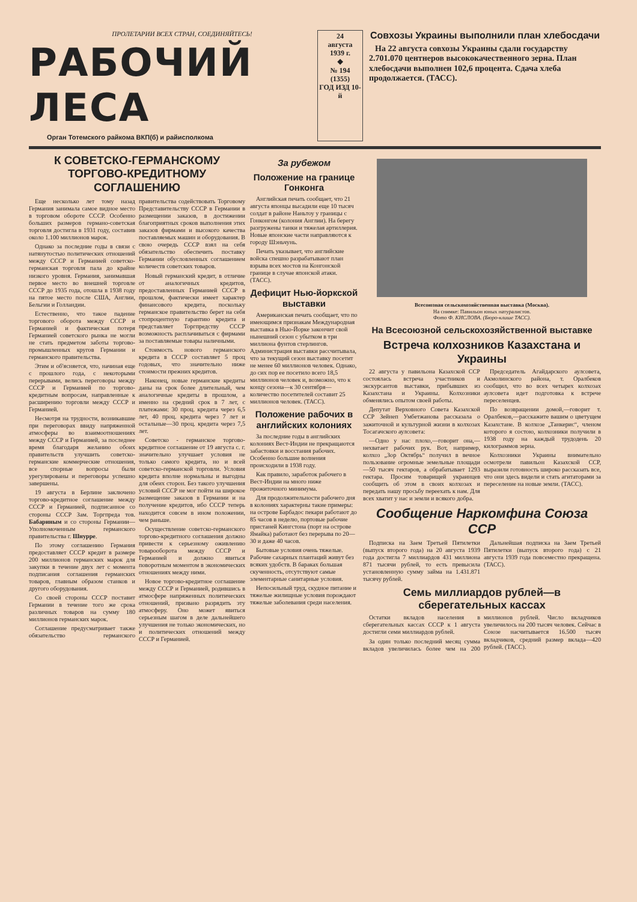ПРОЛЕТАРИИ ВСЕХ СТРАН, СОЕДИНЯЙТЕСЬ!
РАБОЧИЙ ЛЕСА
Орган Тотемского райкома ВКП(б) и райисполкома
24
августа
1939 г.
◆
№ 194
(1355)
ГОД ИЗД 10-й
Совхозы Украины выполнили план хлебосдачи
На 22 августа совхозы Украины сдали государству 2.701.070 центнеров высококачественного зерна. План хлебосдачи выполнен 102,6 процента. Сдача хлеба продолжается. (ТАСС).
К СОВЕТСКО-ГЕРМАНСКОМУ ТОРГОВО-КРЕДИТНОМУ СОГЛАШЕНИЮ
Еще несколько лет тому назад Германия занимала самое видное место в торговом обороте СССР. Особенно больших размеров германо-советская торговля достигла в 1931 году, составив около 1.100 миллионов марок.
Однако за последние годы в связи с натянутостью политических отношений между СССР и Германией советско-германская торговля пала до крайне низкого уровня. Германия, занимавшая первое место во внешней торговле СССР до 1935 года, отошла в 1938 году на пятое место после США, Англии, Бельгии и Голландии.
Естественно, что такое падение торгового оборота между СССР и Германией и фактическая потеря Германией советского рынка не могли не стать предметом заботы торгово-промышленных кругов Германии и германского правительства.
Этим и об'ясняется, что, начиная еще с прошлого года, с некоторыми перерывами, велись переговоры между СССР и Германией по торгово-кредитным вопросам, направленные к расширению торговли между СССР и Германией.
Несмотря на трудности, возникавшие при переговорах ввиду напряженной атмосферы во взаимоотношениях между СССР и Германией, за последнее время благодаря желанию обоих правительств улучшить советско-германские коммерческие отношения, все спорные вопросы были урегулированы и переговоры успешно завершены.
19 августа в Берлине заключено торгово-кредитное соглашение между СССР и Германией, подписанное со стороны СССР Зам. Торгпреда тов. Бабариным и со стороны Германии—Уполномоченным германского правительства г. Шнурре.
По этому соглашению Германия предоставляет СССР кредит в размере 200 миллионов германских марок для закупки в течение двух лет с момента подписания соглашения германских товаров, главным образом станков и другого оборудования.
Со своей стороны СССР поставит Германии в течение того же срока различных товаров на сумму 180 миллионов германских марок.
Соглашение предусматривает также обязательство германского правительства содействовать Торговому Представительству СССР в Германии в размещении заказов, в достижении благоприятных сроков выполнения этих заказов фирмами и высокого качества поставляемых машин и оборудования. В свою очередь СССР взял на себя обязательство обеспечить поставку Германии обусловленных соглашением количеств советских товаров.
Новый германский кредит, в отличие от аналогичных кредитов, предоставленных Германией СССР в прошлом, фактически имеет характер финансового кредита, поскольку германское правительство берет на себя стопроцентную гарантию кредита и представляет Торгпредству СССР возможность расплачиваться с фирмами за поставляемые товары наличными.
Стоимость нового германского кредита в СССР составляет 5 проц годовых, что значительно ниже стоимости прежних кредитов.
Наконец, новые германские кредиты даны на срок более длительный, чем аналогичные кредиты в прошлом, а именно на средний срок в 7 лет, с платежами: 30 проц. кредита через 6,5 лет, 40 проц. кредита через 7 лет и остальные—30 проц. кредита через 7,5 лет.
Советско - германское торгово-кредитное соглашение от 19 августа с. г. значительно улучшает условия не только самого кредита, но и всей советско-германской торговли. Условия кредита вполне нормальны и выгодны для обеих сторон. Без такого улучшения условий СССР не мог пойти на широкое размещение заказов в Германии и на получение кредитов, ибо СССР теперь находится совсем в ином положении, чем раньше.
Осуществление советско-германского торгово-кредитного соглашения должно привести к серьезному оживлению товарооборота между СССР и Германией и должно явиться поворотным моментом в экономических отношениях между ними.
Новое торгово-кредитное соглашение между СССР и Германией, родившись в атмосфере напряженных политических отношений, призвано разрядить эту атмосферу. Оно может явиться серьезным шагом в деле дальнейшего улучшения не только экономических, но и политических отношений между СССР и Германией.
За рубежом
Положение на границе Гонконга
Английская печать сообщает, что 21 августа японцы высадили еще 10 тысяч солдат в районе Наньтоу у границы с Гонконгом (колония Англии). На берегу разгружены танки и тяжелая артиллерия. Новые японские части направляются к городу Шэньчунь.
Печать указывает, что английские войска спешно разрабатывают план взрыва всех мостов на Конгонской границе в случае японской атаки. (ТАСС).
Дефицит Нью-йоркской выставки
Американская печать сообщает, что по имеющимся признакам Международная выставка в Нью-Йорке закончит свой нынешний сезон с убытком в три миллиона фунтов стерлингов. Администрация выставки рассчитывала, что за текущий сезон выставку посетит не менее 60 миллионов человек. Однако, до сих пор ее посетило всего 18,5 миллионов человек и, возможно, что к концу сезона—к 30 сентября—количество посетителей составит 25 миллионов человек. (ТАСС).
Положение рабочих в английских колониях
За последние годы в английских колониях Вест-Индии не прекращаются забастовки и восстания рабочих. Особенно большие волнения происходили в 1938 году.
Как правило, заработок рабочего в Вест-Индии на много ниже прожиточного минимума.
Для продолжительности рабочего дня в колониях характерны такие примеры: на острове Барбадос пекари работают до 85 часов в неделю, портовые рабочие пристаней Кингстона (порт на острове Ямайка) работают без перерыва по 20—30 и даже 40 часов.
Бытовые условия очень тяжелые. Рабочие сахарных плантаций живут без всяких удобств. В бараках большая скученность, отсутствуют самые элементарные санитарные условия.
Непосильный труд, скудное питание и тяжелые жилищные условия порождают тяжелые заболевания среди населения.
Всесоюзная сельскохозяйственная выставка (Москва).
На снимке: Павильон юных натуралистов.
Фото Ф. КИСЛОВА. (Бюро-клише ТАСС).
На Всесоюзной сельскохозяйственной выставке
Встреча колхозников Казахстана и Украины
22 августа у павильона Казахской ССР состоялась встреча участников и экскурсантов выставки, прибывших из Казахстана и Украины. Колхозники обменялись опытом своей работы.
Депутат Верховного Совета Казахской ССР Зейнеп Умбетжанова рассказала о зажиточной и культурной жизни в колхозах Тосагачского аулсовета:
—Одно у нас плохо,—говорит она,—нехватает рабочих рук. Вот, например, колхоз „Зор Октябрь“ получил в вечное пользование огромные земельные площади—50 тысяч гектаров, а обрабатывает 1293 гектара. Просим товарищей украинцев сообщить об этом в своих колхозах и передать нашу просьбу переехать к нам. Для всех хватит у нас и земли и всякого добра.
Председатель Агайдарского аулсовета, Акмолинского района, т. Оралбеков сообщил, что во всех четырех колхозах аулсовета идет подготовка к встрече переселенцев.
По возвращении домой,—говорит т. Оралбеков,—расскажите вашим о цветущем Казахстане. В колхозе „Танкерис“, членом которого я состою, колхозники получили в 1938 году на каждый трудодень 20 килограммов зерна.
Колхозники Украины внимательно осмотрели павильон Казахской ССР, выразили готовность широко рассказать все, что они здесь видели и стать агитаторами за переселение на новые земли. (ТАСС).
Сообщение Наркомфина Союза ССР
Подписка на Заем Третьей Пятилетки (выпуск второго года) на 20 августа 1939 года достигла 7 миллиардов 431 миллиона 871 тысячи рублей, то есть превысила установленную сумму займа на 1.431.871 тысячу рублей.
Дальнейшая подписка на Заем Третьей Пятилетки (выпуск второго года) с 21 августа 1939 года повсеместно прекращена. (ТАСС).
Семь миллиардов рублей—в сберегательных кассах
Остатки вкладов населения в сберегательных кассах СССР к 1 августа достигли семи миллиардов рублей.
За один только последний месяц сумма вкладов увеличилась более чем на 200 миллионов рублей. Число вкладчиков увеличилось на 200 тысяч человек. Сейчас в Союзе насчитывается 16.500 тысяч вкладчиков, средний размер вклада—420 рублей. (ТАСС).